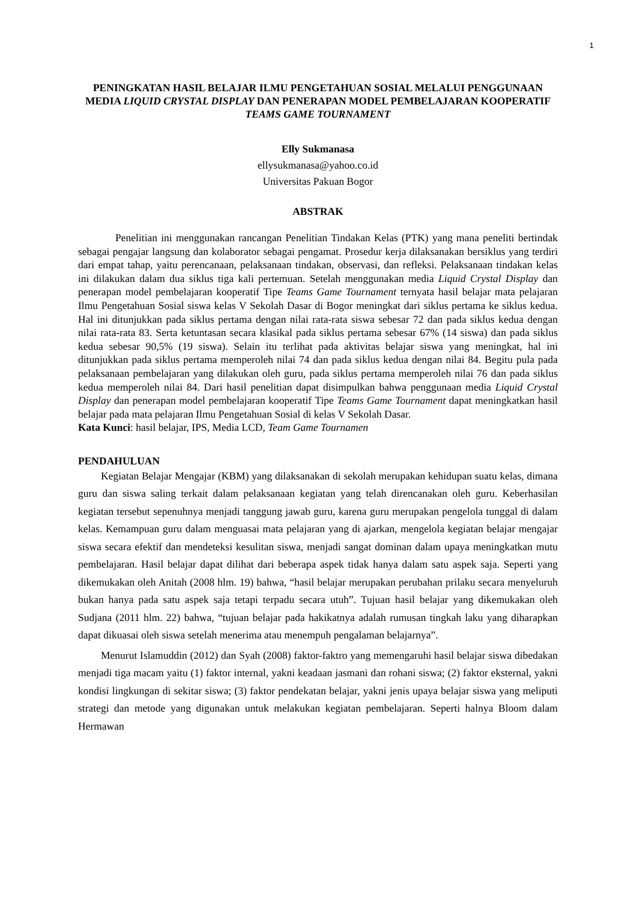1
PENINGKATAN HASIL BELAJAR ILMU PENGETAHUAN SOSIAL MELALUI PENGGUNAAN MEDIA LIQUID CRYSTAL DISPLAY DAN PENERAPAN MODEL PEMBELAJARAN KOOPERATIF TEAMS GAME TOURNAMENT
Elly Sukmanasa
ellysukmanasa@yahoo.co.id
Universitas Pakuan Bogor
ABSTRAK
Penelitian ini menggunakan rancangan Penelitian Tindakan Kelas (PTK) yang mana peneliti bertindak sebagai pengajar langsung dan kolaborator sebagai pengamat. Prosedur kerja dilaksanakan bersiklus yang terdiri dari empat tahap, yaitu perencanaan, pelaksanaan tindakan, observasi, dan refleksi. Pelaksanaan tindakan kelas ini dilakukan dalam dua siklus tiga kali pertemuan. Setelah menggunakan media Liquid Crystal Display dan penerapan model pembelajaran kooperatif Tipe Teams Game Tournament ternyata hasil belajar mata pelajaran Ilmu Pengetahuan Sosial siswa kelas V Sekolah Dasar di Bogor meningkat dari siklus pertama ke siklus kedua. Hal ini ditunjukkan pada siklus pertama dengan nilai rata-rata siswa sebesar 72 dan pada siklus kedua dengan nilai rata-rata 83. Serta ketuntasan secara klasikal pada siklus pertama sebesar 67% (14 siswa) dan pada siklus kedua sebesar 90,5% (19 siswa). Selain itu terlihat pada aktivitas belajar siswa yang meningkat, hal ini ditunjukkan pada siklus pertama memperoleh nilai 74 dan pada siklus kedua dengan nilai 84. Begitu pula pada pelaksanaan pembelajaran yang dilakukan oleh guru, pada siklus pertama memperoleh nilai 76 dan pada siklus kedua memperoleh nilai 84. Dari hasil penelitian dapat disimpulkan bahwa penggunaan media Liquid Crystal Display dan penerapan model pembelajaran kooperatif Tipe Teams Game Tournament dapat meningkatkan hasil belajar pada mata pelajaran Ilmu Pengetahuan Sosial di kelas V Sekolah Dasar.
Kata Kunci: hasil belajar, IPS, Media LCD, Team Game Tournamen
PENDAHULUAN
Kegiatan Belajar Mengajar (KBM) yang dilaksanakan di sekolah merupakan kehidupan suatu kelas, dimana guru dan siswa saling terkait dalam pelaksanaan kegiatan yang telah direncanakan oleh guru. Keberhasilan kegiatan tersebut sepenuhnya menjadi tanggung jawab guru, karena guru merupakan pengelola tunggal di dalam kelas. Kemampuan guru dalam menguasai mata pelajaran yang di ajarkan, mengelola kegiatan belajar mengajar siswa secara efektif dan mendeteksi kesulitan siswa, menjadi sangat dominan dalam upaya meningkatkan mutu pembelajaran. Hasil belajar dapat dilihat dari beberapa aspek tidak hanya dalam satu aspek saja. Seperti yang dikemukakan oleh Anitah (2008 hlm. 19) bahwa, “hasil belajar merupakan perubahan prilaku secara menyeluruh bukan hanya pada satu aspek saja tetapi terpadu secara utuh”. Tujuan hasil belajar yang dikemukakan oleh Sudjana (2011 hlm. 22) bahwa, “tujuan belajar pada hakikatnya adalah rumusan tingkah laku yang diharapkan dapat dikuasai oleh siswa setelah menerima atau menempuh pengalaman belajarnya”.
Menurut Islamuddin (2012) dan Syah (2008) faktor-faktro yang memengaruhi hasil belajar siswa dibedakan menjadi tiga macam yaitu (1) faktor internal, yakni keadaan jasmani dan rohani siswa; (2) faktor eksternal, yakni kondisi lingkungan di sekitar siswa; (3) faktor pendekatan belajar, yakni jenis upaya belajar siswa yang meliputi strategi dan metode yang digunakan untuk melakukan kegiatan pembelajaran. Seperti halnya Bloom dalam Hermawan